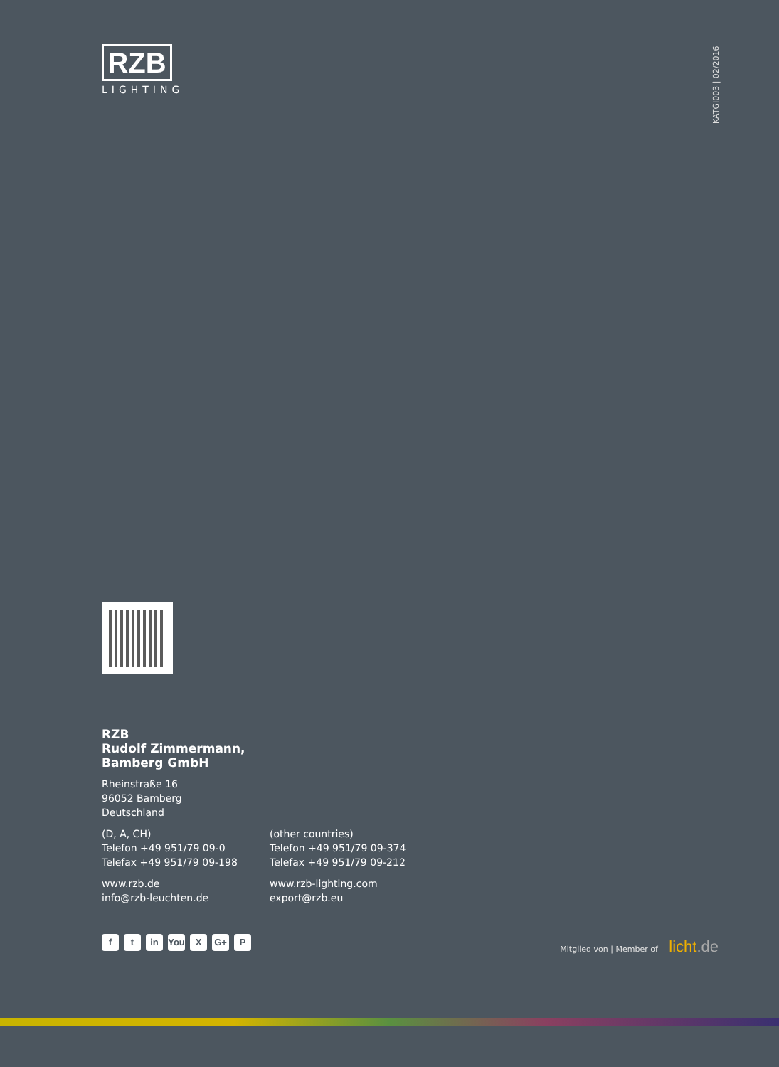RZB
LIGHTING
KATGI003 | 02/2016
RZB
Rudolf Zimmermann,
Bamberg GmbH
Rheinstraße 16
96052 Bamberg
Deutschland
(D, A, CH)
Telefon +49 951/79 09-0
Telefax +49 951/79 09-198
www.rzb.de
info@rzb-leuchten.de
(other countries)
Telefon +49 951/79 09-374
Telefax +49 951/79 09-212
www.rzb-lighting.com
export@rzb.eu
f t in You X G+ P
Mitglied von | Member of licht.de